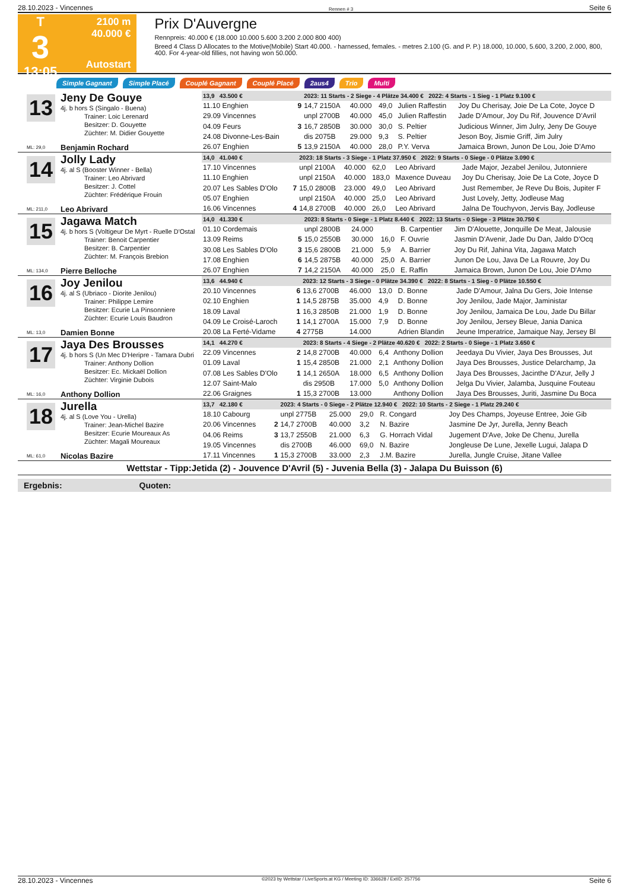28.10.2023 - Vincennes Rennen # 3 Seite 6
T
3
13:05
2100 m
40.000 €
Autostart
Prix D'Auvergne
Rennpreis: 40.000 € (18.000 10.000 5.600 3.200 2.000 800 400)
Breed 4 Class D Allocates to the Motive(Mobile) Start 40.000. - harnessed, females. - metres 2.100 (G. and P. P.) 18.000, 10.000, 5.600, 3.200, 2.000, 800, 400. For 4-year-old fillies, not having won 50.000.
Simple Gagnant Simple Placé Couplé Gagnant Couplé Placé 2aus4 Trio Multi
13
Jeny De Gouye
4j. b hors S (Singalo - Buena)
Trainer: Loic Lerenard
Besitzer: D. Gouyette
Züchter: M. Didier Gouyette
ML: 29,0
Benjamin Rochard
| 13,9 43.500 € | | 2023: 11 Starts - 2 Siege - 4 Plätze 34.400 € 2022: 4 Starts - 1 Sieg - 1 Platz 9.100 € | | | | |
| --- | --- | --- | --- | --- | --- | --- |
| 11.10 Enghien | 9 | 14,7 2150A | 40.000 | 49,0 | Julien Raffestin | Joy Du Cherisay, Joie De La Cote, Joyce D |
| 29.09 Vincennes | | unpl 2700B | 40.000 | 45,0 | Julien Raffestin | Jade D'Amour, Joy Du Rif, Jouvence D'Avril |
| 04.09 Feurs | 3 | 16,7 2850B | 30.000 | 30,0 | S. Peltier | Judicious Winner, Jim Julry, Jeny De Gouye |
| 24.08 Divonne-Les-Bain | | dis 2075B | 29.000 | 9,3 | S. Peltier | Jeson Boy, Jismie Griff, Jim Julry |
| 26.07 Enghien | 5 | 13,9 2150A | 40.000 | 28,0 | P.Y. Verva | Jamaica Brown, Junon De Lou, Joie D'Amo |
14
Jolly Lady
4j. al S (Booster Winner - Bella)
Trainer: Leo Abrivard
Besitzer: J. Cottel
Züchter: Frédérique Frouin
ML: 211,0
Leo Abrivard
| 14,0 41.040 € | | 2023: 18 Starts - 3 Siege - 1 Platz 37.950 € 2022: 9 Starts - 0 Siege - 0 Plätze 3.090 € | | | | |
| --- | --- | --- | --- | --- | --- | --- |
| 17.10 Vincennes | | unpl 2100A | 40.000 | 62,0 | Leo Abrivard | Jade Major, Jezabel Jenilou, Jutonniere |
| 11.10 Enghien | | unpl 2150A | 40.000 | 183,0 | Maxence Duveau | Joy Du Cherisay, Joie De La Cote, Joyce D |
| 20.07 Les Sables D'Olo | 7 | 15,0 2800B | 23.000 | 49,0 | Leo Abrivard | Just Remember, Je Reve Du Bois, Jupiter F |
| 05.07 Enghien | | unpl 2150A | 40.000 | 25,0 | Leo Abrivard | Just Lovely, Jetty, Jodleuse Mag |
| 16.06 Vincennes | 4 | 14,8 2700B | 40.000 | 26,0 | Leo Abrivard | Jalna De Touchyvon, Jervis Bay, Jodleuse |
15
Jagawa Match
4j. b hors S (Voltigeur De Myrt - Ruelle D'Ostal
Trainer: Benoit Carpentier
Besitzer: B. Carpentier
Züchter: M. François Brebion
ML: 134,0
Pierre Belloche
| 14,0 41.330 € | | 2023: 8 Starts - 0 Siege - 1 Platz 8.440 € 2022: 13 Starts - 0 Siege - 3 Plätze 30.750 € | | | | |
| --- | --- | --- | --- | --- | --- | --- |
| 01.10 Cordemais | | unpl 2800B | 24.000 | | B. Carpentier | Jim D'Alouette, Jonquille De Meat, Jalousie |
| 13.09 Reims | 5 | 15,0 2550B | 30.000 | 16,0 | F. Ouvrie | Jasmin D'Avenir, Jade Du Dan, Jaldo D'Ocq |
| 30.08 Les Sables D'Olo | 3 | 15,6 2800B | 21.000 | 5,9 | A. Barrier | Joy Du Rif, Jahina Vita, Jagawa Match |
| 17.08 Enghien | 6 | 14,5 2875B | 40.000 | 25,0 | A. Barrier | Junon De Lou, Java De La Rouvre, Joy Du |
| 26.07 Enghien | 7 | 14,2 2150A | 40.000 | 25,0 | E. Raffin | Jamaica Brown, Junon De Lou, Joie D'Amo |
16
Joy Jenilou
4j. al S (Ubriaco - Diorite Jenilou)
Trainer: Philippe Lemire
Besitzer: Ecurie La Pinsonniere
Züchter: Ecurie Louis Baudron
ML: 13,0
Damien Bonne
| 13,6 44.940 € | | 2023: 12 Starts - 3 Siege - 0 Plätze 34.390 € 2022: 8 Starts - 1 Sieg - 0 Plätze 10.550 € | | | | |
| --- | --- | --- | --- | --- | --- | --- |
| 20.10 Vincennes | 6 | 13,6 2700B | 46.000 | 13,0 | D. Bonne | Jade D'Amour, Jalna Du Gers, Joie Intense |
| 02.10 Enghien | 1 | 14,5 2875B | 35.000 | 4,9 | D. Bonne | Joy Jenilou, Jade Major, Jaministar |
| 18.09 Laval | 1 | 16,3 2850B | 21.000 | 1,9 | D. Bonne | Joy Jenilou, Jamaica De Lou, Jade Du Billar |
| 04.09 Le Croisé-Laroch | 1 | 14,1 2700A | 15.000 | 7,9 | D. Bonne | Joy Jenilou, Jersey Bleue, Jania Danica |
| 20.08 La Ferté-Vidame | 4 | 2775B | 14.000 | | Adrien Blandin | Jeune Imperatrice, Jamaique Nay, Jersey Bl |
17
Jaya Des Brousses
4j. b hors S (Un Mec D'Heripre - Tamara Dubri
Trainer: Anthony Dollion
Besitzer: Ec. Mickaël Dollion
Züchter: Virginie Dubois
ML: 16,0
Anthony Dollion
| 14,1 44.270 € | | 2023: 8 Starts - 4 Siege - 2 Plätze 40.620 € 2022: 2 Starts - 0 Siege - 1 Platz 3.650 € | | | | |
| --- | --- | --- | --- | --- | --- | --- |
| 22.09 Vincennes | 2 | 14,8 2700B | 40.000 | 6,4 | Anthony Dollion | Jeedaya Du Vivier, Jaya Des Brousses, Jut |
| 01.09 Laval | 1 | 15,4 2850B | 21.000 | 2,1 | Anthony Dollion | Jaya Des Brousses, Justice Delarchamp, Ja |
| 07.08 Les Sables D'Olo | 1 | 14,1 2650A | 18.000 | 6,5 | Anthony Dollion | Jaya Des Brousses, Jacinthe D'Azur, Jelly J |
| 12.07 Saint-Malo | | dis 2950B | 17.000 | 5,0 | Anthony Dollion | Jelga Du Vivier, Jalamba, Jusquine Fouteau |
| 22.06 Graignes | 1 | 15,3 2700B | 13.000 | | Anthony Dollion | Jaya Des Brousses, Juriti, Jasmine Du Boca |
18
Jurella
4j. al S (Love You - Urella)
Trainer: Jean-Michel Bazire
Besitzer: Ecurie Moureaux As
Züchter: Magali Moureaux
ML: 61,0
Nicolas Bazire
| 13,7 42.180 € | | 2023: 4 Starts - 0 Siege - 2 Plätze 12.940 € 2022: 10 Starts - 2 Siege - 1 Platz 29.240 € | | | | |
| --- | --- | --- | --- | --- | --- | --- |
| 18.10 Cabourg | | unpl 2775B | 25.000 | 29,0 | R. Congard | Joy Des Champs, Joyeuse Entree, Joie Gib |
| 20.06 Vincennes | 2 | 14,7 2700B | 40.000 | 3,2 | N. Bazire | Jasmine De Jyr, Jurella, Jenny Beach |
| 04.06 Reims | 3 | 13,7 2550B | 21.000 | 6,3 | G. Horrach Vidal | Jugement D'Ave, Joke De Chenu, Jurella |
| 19.05 Vincennes | | dis 2700B | 46.000 | 69,0 | N. Bazire | Jongleuse De Lune, Jexelle Lugui, Jalapa D |
| 17.11 Vincennes | 1 | 15,3 2700B | 33.000 | 2,3 | J.M. Bazire | Jurella, Jungle Cruise, Jitane Vallee |
Wettstar - Tipp:Jetida (2) - Jouvence D'Avril (5) - Juvenia Bella (3) - Jalapa Du Buisson (6)
Ergebnis: Quoten:
28.10.2023 - Vincennes ©2023 by Wettstar / LiveSports.at KG / Meeting ID: 336628 / ExtID: 257756 Seite 6